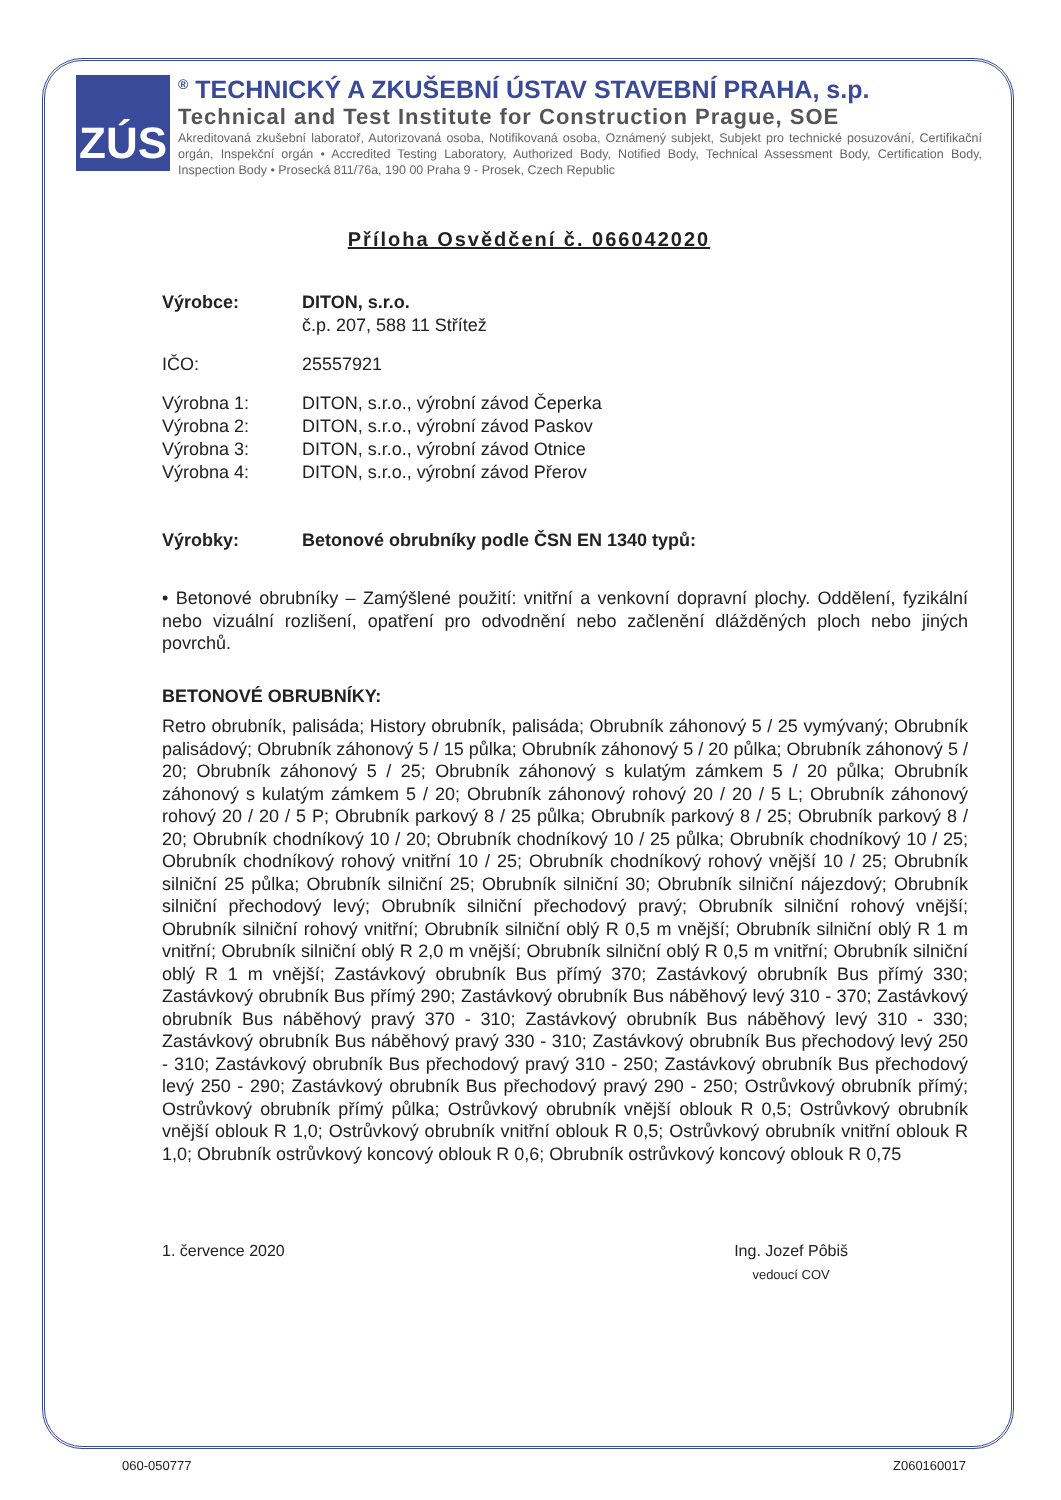ZÚS
<sup>®</sup> TECHNICKÝ A ZKUŠEBNÍ ÚSTAV STAVEBNÍ PRAHA, s.p.
Technical and Test Institute for Construction Prague, SOE
Akreditovaná zkušební laboratoř, Autorizovaná osoba, Notifikovaná osoba, Oznámený subjekt, Subjekt pro technické posuzování, Certifikační orgán, Inspekční orgán • Accredited Testing Laboratory, Authorized Body, Notified Body, Technical Assessment Body, Certification Body, Inspection Body • Prosecká 811/76a, 190 00 Praha 9 - Prosek, Czech Republic
Příloha Osvědčení č. 066042020
Výrobce: DITON, s.r.o.
č.p. 207, 588 11 Střítež
IČO: 25557921
Výrobna 1: DITON, s.r.o., výrobní závod Čeperka
Výrobna 2: DITON, s.r.o., výrobní závod Paskov
Výrobna 3: DITON, s.r.o., výrobní závod Otnice
Výrobna 4: DITON, s.r.o., výrobní závod Přerov
Výrobky: Betonové obrubníky podle ČSN EN 1340 typů:
• Betonové obrubníky – Zamýšlené použití: vnitřní a venkovní dopravní plochy. Oddělení, fyzikální nebo vizuální rozlišení, opatření pro odvodnění nebo začlenění dlážděných ploch nebo jiných povrchů.
BETONOVÉ OBRUBNÍKY:
Retro obrubník, palisáda; History obrubník, palisáda; Obrubník záhonový 5 / 25 vymývaný; Obrubník palisádový; Obrubník záhonový 5 / 15 půlka; Obrubník záhonový 5 / 20 půlka; Obrubník záhonový 5 / 20; Obrubník záhonový 5 / 25; Obrubník záhonový s kulatým zámkem 5 / 20 půlka; Obrubník záhonový s kulatým zámkem 5 / 20; Obrubník záhonový rohový 20 / 20 / 5 L; Obrubník záhonový rohový 20 / 20 / 5 P; Obrubník parkový 8 / 25 půlka; Obrubník parkový 8 / 25; Obrubník parkový 8 / 20; Obrubník chodníkový 10 / 20; Obrubník chodníkový 10 / 25 půlka; Obrubník chodníkový 10 / 25; Obrubník chodníkový rohový vnitřní 10 / 25; Obrubník chodníkový rohový vnější 10 / 25; Obrubník silniční 25 půlka; Obrubník silniční 25; Obrubník silniční 30; Obrubník silniční nájezdový; Obrubník silniční přechodový levý; Obrubník silniční přechodový pravý; Obrubník silniční rohový vnější; Obrubník silniční rohový vnitřní; Obrubník silniční oblý R 0,5 m vnější; Obrubník silniční oblý R 1 m vnitřní; Obrubník silniční oblý R 2,0 m vnější; Obrubník silniční oblý R 0,5 m vnitřní; Obrubník silniční oblý R 1 m vnější; Zastávkový obrubník Bus přímý 370; Zastávkový obrubník Bus přímý 330; Zastávkový obrubník Bus přímý 290; Zastávkový obrubník Bus náběhový levý 310 - 370; Zastávkový obrubník Bus náběhový pravý 370 - 310; Zastávkový obrubník Bus náběhový levý 310 - 330; Zastávkový obrubník Bus náběhový pravý 330 - 310; Zastávkový obrubník Bus přechodový levý 250 - 310; Zastávkový obrubník Bus přechodový pravý 310 - 250; Zastávkový obrubník Bus přechodový levý 250 - 290; Zastávkový obrubník Bus přechodový pravý 290 - 250; Ostrůvkový obrubník přímý; Ostrůvkový obrubník přímý půlka; Ostrůvkový obrubník vnější oblouk R 0,5; Ostrůvkový obrubník vnější oblouk R 1,0; Ostrůvkový obrubník vnitřní oblouk R 0,5; Ostrůvkový obrubník vnitřní oblouk R 1,0; Obrubník ostrůvkový koncový oblouk R 0,6; Obrubník ostrůvkový koncový oblouk R 0,75
1. července 2020 Ing. Jozef Pôbiš
vedoucí COV
060-050777 Z060160017